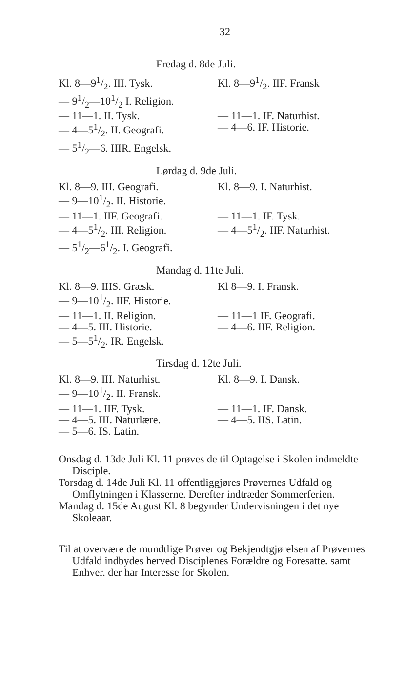32
Fredag d. 8de Juli.
| Kl. 8—91/2. III. Tysk. | Kl. 8—91/2. IIF. Fransk |
| — 91/2—101/2 I. Religion. | |
| — 11—1. II. Tysk. | — 11—1. IF. Naturhist. |
| — 4—51/2. II. Geografi. | — 4—6. IF. Historie. |
| — 51/2—6. IIIR. Engelsk. | |
Lørdag d. 9de Juli.
| Kl. 8—9. III. Geografi. | Kl. 8—9. I. Naturhist. |
| — 9—101/2. II. Historie. | |
| — 11—1. IIF. Geografi. | — 11—1. IF. Tysk. |
| — 4—51/2. III. Religion. | — 4—51/2. IIF. Naturhist. |
| — 51/2—61/2. I. Geografi. | |
Mandag d. 11te Juli.
| Kl. 8—9. IIIS. Græsk. | Kl 8—9. I. Fransk. |
| — 9—101/2. IIF. Historie. | |
| — 11—1. II. Religion. | — 11—1 IF. Geografi. |
| — 4—5. III. Historie. | — 4—6. IIF. Religion. |
| — 5—51/2. IR. Engelsk. | |
Tirsdag d. 12te Juli.
| Kl. 8—9. III. Naturhist. | Kl. 8—9. I. Dansk. |
| — 9—101/2. II. Fransk. | |
| — 11—1. IIF. Tysk. | — 11—1. IF. Dansk. |
| — 4—5. III. Naturlære. | — 4—5. IIS. Latin. |
| — 5—6. IS. Latin. | |
Onsdag d. 13de Juli Kl. 11 prøves de til Optagelse i Skolen indmeldte Disciple.
Torsdag d. 14de Juli Kl. 11 offentliggjøres Prøvernes Udfald og Omflytningen i Klasserne. Derefter indtræder Sommerferien.
Mandag d. 15de August Kl. 8 begynder Undervisningen i det nye Skoleaar.
Til at overvære de mundtlige Prøver og Bekjendtgjørelsen af Prøvernes Udfald indbydes herved Disciplenes Forældre og Foresatte. samt Enhver. der har Interesse for Skolen.